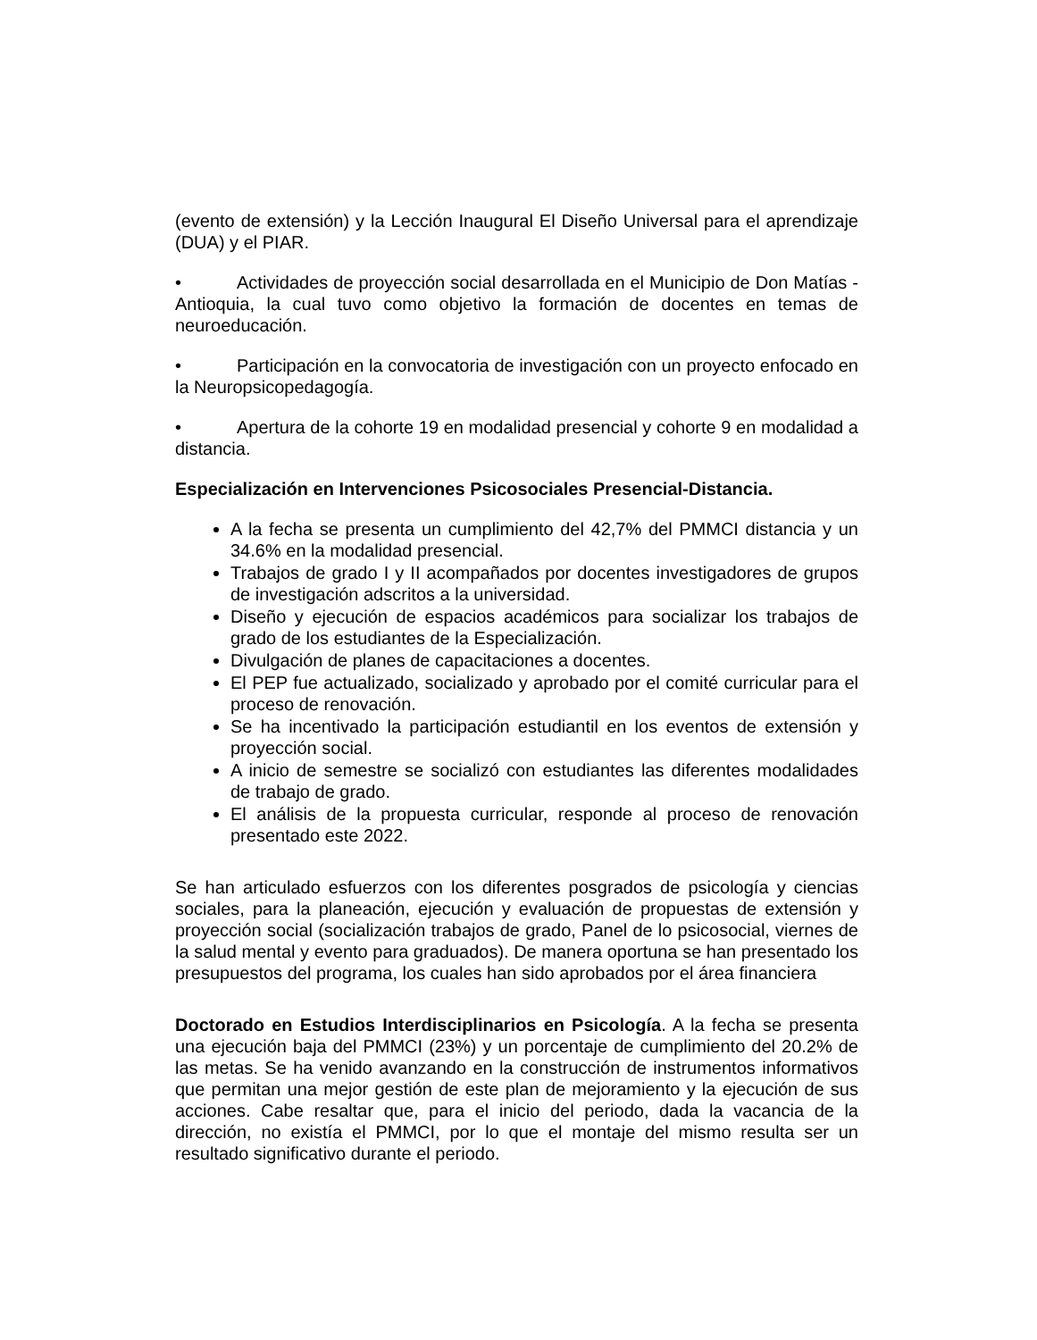(evento de extensión) y la Lección Inaugural El Diseño Universal para el aprendizaje (DUA) y el PIAR.
• Actividades de proyección social desarrollada en el Municipio de Don Matías - Antioquia, la cual tuvo como objetivo la formación de docentes en temas de neuroeducación.
• Participación en la convocatoria de investigación con un proyecto enfocado en la Neuropsicopedagogía.
• Apertura de la cohorte 19 en modalidad presencial y cohorte 9 en modalidad a distancia.
Especialización en Intervenciones Psicosociales Presencial-Distancia.
A la fecha se presenta un cumplimiento del 42,7% del PMMCI distancia y un 34.6% en la modalidad presencial.
Trabajos de grado I y II acompañados por docentes investigadores de grupos de investigación adscritos a la universidad.
Diseño y ejecución de espacios académicos para socializar los trabajos de grado de los estudiantes de la Especialización.
Divulgación de planes de capacitaciones a docentes.
El PEP fue actualizado, socializado y aprobado por el comité curricular para el proceso de renovación.
Se ha incentivado la participación estudiantil en los eventos de extensión y proyección social.
A inicio de semestre se socializó con estudiantes las diferentes modalidades de trabajo de grado.
El análisis de la propuesta curricular, responde al proceso de renovación presentado este 2022.
Se han articulado esfuerzos con los diferentes posgrados de psicología y ciencias sociales, para la planeación, ejecución y evaluación de propuestas de extensión y proyección social (socialización trabajos de grado, Panel de lo psicosocial, viernes de la salud mental y evento para graduados). De manera oportuna se han presentado los presupuestos del programa, los cuales han sido aprobados por el área financiera
Doctorado en Estudios Interdisciplinarios en Psicología. A la fecha se presenta una ejecución baja del PMMCI (23%) y un porcentaje de cumplimiento del 20.2% de las metas. Se ha venido avanzando en la construcción de instrumentos informativos que permitan una mejor gestión de este plan de mejoramiento y la ejecución de sus acciones. Cabe resaltar que, para el inicio del periodo, dada la vacancia de la dirección, no existía el PMMCI, por lo que el montaje del mismo resulta ser un resultado significativo durante el periodo.